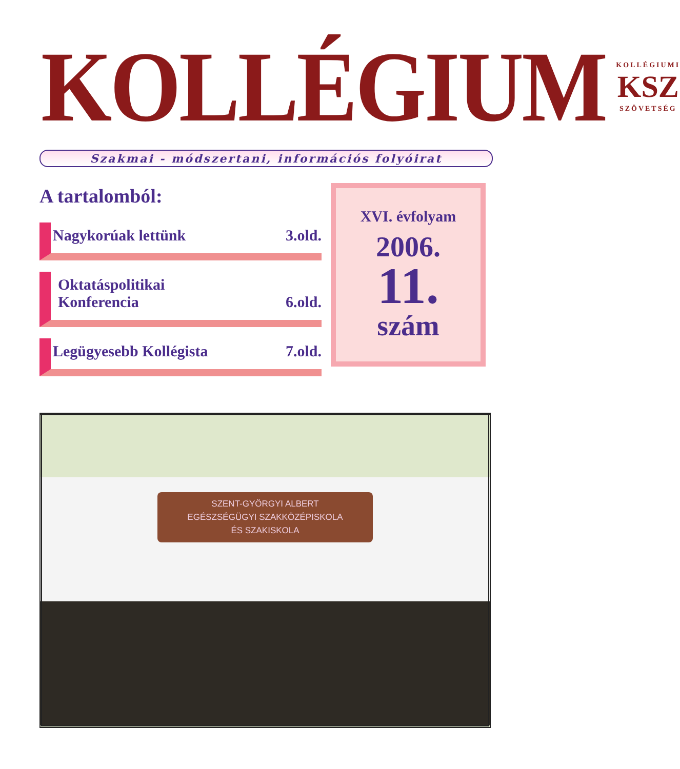KOLLÉGIUM
KOLLÉGIUMI
KSZ
SZÖVETSÉG
Szakmai - módszertani, információs folyóirat
A tartalomból:
Nagykorúak lettünk 3.old.
Oktatáspolitikai
Konferencia 6.old.
Legügyesebb Kollégista 7.old.
XVI. évfolyam
2006.
11.
szám
SZENT-GYÖRGYI ALBERT
EGÉSZSÉGÜGYI SZAKKÖZÉPISKOLA
ÉS SZAKISKOLA